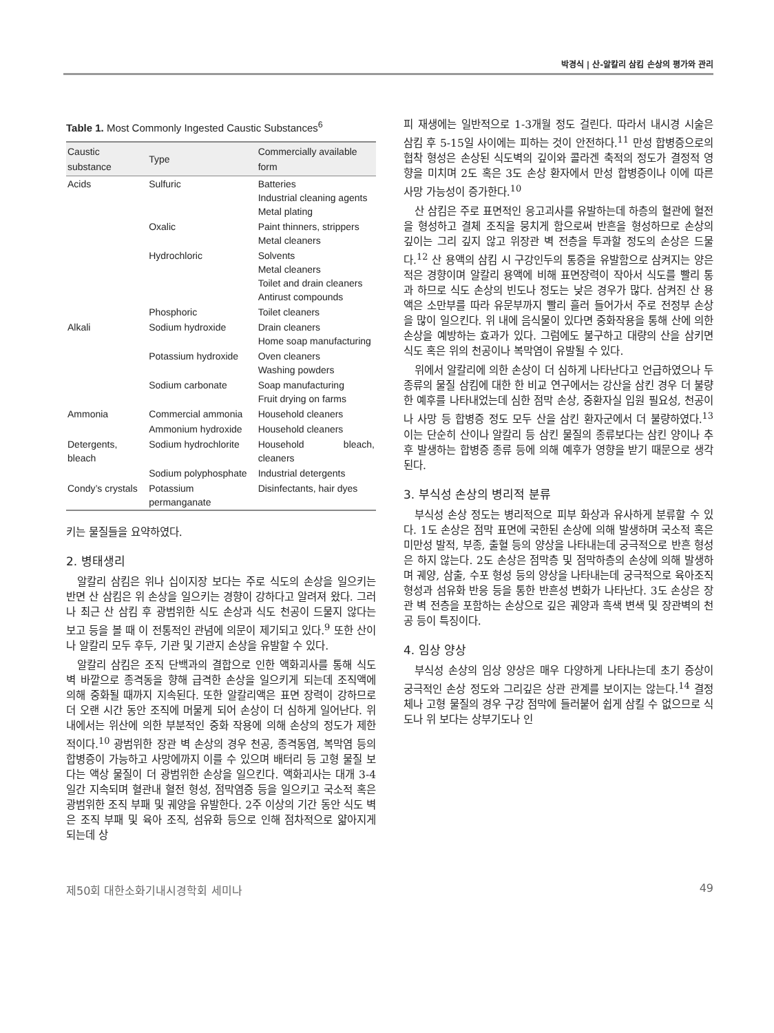박경식 | 산-알칼리 삼킴 손상의 평가와 관리
Table 1. Most Commonly Ingested Caustic Substances <sup>6</sup>
| Caustic substance | Type | Commercially available form |
| --- | --- | --- |
| Acids | Sulfuric | Batteries Industrial cleaning agents Metal plating |
| | Oxalic | Paint thinners, strippers Metal cleaners |
| | Hydrochloric | Solvents Metal cleaners Toilet and drain cleaners Antirust compounds |
| | Phosphoric | Toilet cleaners |
| Alkali | Sodium hydroxide | Drain cleaners Home soap manufacturing |
| | Potassium hydroxide | Oven cleaners Washing powders |
| | Sodium carbonate | Soap manufacturing Fruit drying on farms |
| Ammonia | Commercial ammonia | Household cleaners |
| | Ammonium hydroxide | Household cleaners |
| Detergents, bleach | Sodium hydrochlorite | Household bleach, cleaners |
| | Sodium polyphosphate | Industrial detergents |
| Condy’s crystals | Potassium permanganate | Disinfectants, hair dyes |
키는 물질들을 요약하였다.
2. 병태생리
알칼리 삼킴은 위나 십이지장 보다는 주로 식도의 손상을 일으키는 반면 산 삼킴은 위 손상을 일으키는 경향이 강하다고 알려져 왔다. 그러나 최근 산 삼킴 후 광범위한 식도 손상과 식도 천공이 드물지 않다는 보고 등을 볼 때 이 전통적인 관념에 의문이 제기되고 있다.<sup>9</sup> 또한 산이나 알칼리 모두 후두, 기관 및 기관지 손상을 유발할 수 있다.
알칼리 삼킴은 조직 단백과의 결합으로 인한 액화괴사를 통해 식도 벽 바깥으로 종격동을 향해 급격한 손상을 일으키게 되는데 조직액에 의해 중화될 때까지 지속된다. 또한 알칼리액은 표면 장력이 강하므로 더 오랜 시간 동안 조직에 머물게 되어 손상이 더 심하게 일어난다. 위 내에서는 위산에 의한 부분적인 중화 작용에 의해 손상의 정도가 제한적이다.<sup>10</sup> 광범위한 장관 벽 손상의 경우 천공, 종격동염, 복막염 등의 합병증이 가능하고 사망에까지 이를 수 있으며 배터리 등 고형 물질 보다는 액상 물질이 더 광범위한 손상을 일으킨다. 액화괴사는 대개 3-4일간 지속되며 혈관내 혈전 형성, 점막염증 등을 일으키고 국소적 혹은 광범위한 조직 부패 및 궤양을 유발한다. 2주 이상의 기간 동안 식도 벽은 조직 부패 및 육아 조직, 섬유화 등으로 인해 점차적으로 얇아지게 되는데 상
피 재생에는 일반적으로 1-3개월 정도 걸린다. 따라서 내시경 시술은 삼킴 후 5-15일 사이에는 피하는 것이 안전하다.<sup>11</sup> 만성 합병증으로의 협착 형성은 손상된 식도벽의 깊이와 콜라겐 축적의 정도가 결정적 영향을 미치며 2도 혹은 3도 손상 환자에서 만성 합병증이나 이에 따른 사망 가능성이 증가한다.<sup>10</sup>
산 삼킴은 주로 표면적인 응고괴사를 유발하는데 하층의 혈관에 혈전을 형성하고 결체 조직을 뭉치게 함으로써 반흔을 형성하므로 손상의 깊이는 그리 깊지 않고 위장관 벽 전층을 투과할 정도의 손상은 드물다.<sup>12</sup> 산 용액의 삼킴 시 구강인두의 통증을 유발함으로 삼켜지는 양은 적은 경향이며 알칼리 용액에 비해 표면장력이 작아서 식도를 빨리 통과 하므로 식도 손상의 빈도나 정도는 낮은 경우가 많다. 삼켜진 산 용액은 소만부를 따라 유문부까지 빨리 흘러 들어가서 주로 전정부 손상을 많이 일으킨다. 위 내에 음식물이 있다면 중화작용을 통해 산에 의한 손상을 예방하는 효과가 있다. 그럼에도 불구하고 대량의 산을 삼키면 식도 혹은 위의 천공이나 복막염이 유발될 수 있다.
위에서 알칼리에 의한 손상이 더 심하게 나타난다고 언급하였으나 두 종류의 물질 삼킴에 대한 한 비교 연구에서는 강산을 삼킨 경우 더 불량한 예후를 나타내었는데 심한 점막 손상, 중환자실 입원 필요성, 천공이나 사망 등 합병증 정도 모두 산을 삼킨 환자군에서 더 불량하였다.<sup>13</sup> 이는 단순히 산이나 알칼리 등 삼킨 물질의 종류보다는 삼킨 양이나 추후 발생하는 합병증 종류 등에 의해 예후가 영향을 받기 때문으로 생각된다.
3. 부식성 손상의 병리적 분류
부식성 손상 정도는 병리적으로 피부 화상과 유사하게 분류할 수 있다. 1도 손상은 점막 표면에 국한된 손상에 의해 발생하며 국소적 혹은 미만성 발적, 부종, 출혈 등의 양상을 나타내는데 궁극적으로 반흔 형성은 하지 않는다. 2도 손상은 점막층 및 점막하층의 손상에 의해 발생하며 궤양, 삼출, 수포 형성 등의 양상을 나타내는데 궁극적으로 육아조직 형성과 섬유화 반응 등을 통한 반흔성 변화가 나타난다. 3도 손상은 장관 벽 전층을 포함하는 손상으로 깊은 궤양과 흑색 변색 및 장관벽의 천공 등이 특징이다.
4. 임상 양상
부식성 손상의 임상 양상은 매우 다양하게 나타나는데 초기 증상이 궁극적인 손상 정도와 그리깊은 상관 관계를 보이지는 않는다.<sup>14</sup> 결정체나 고형 물질의 경우 구강 점막에 들러붙어 쉽게 삼킬 수 없으므로 식도나 위 보다는 상부기도나 인
제50회 대한소화기내시경학회 세미나 49